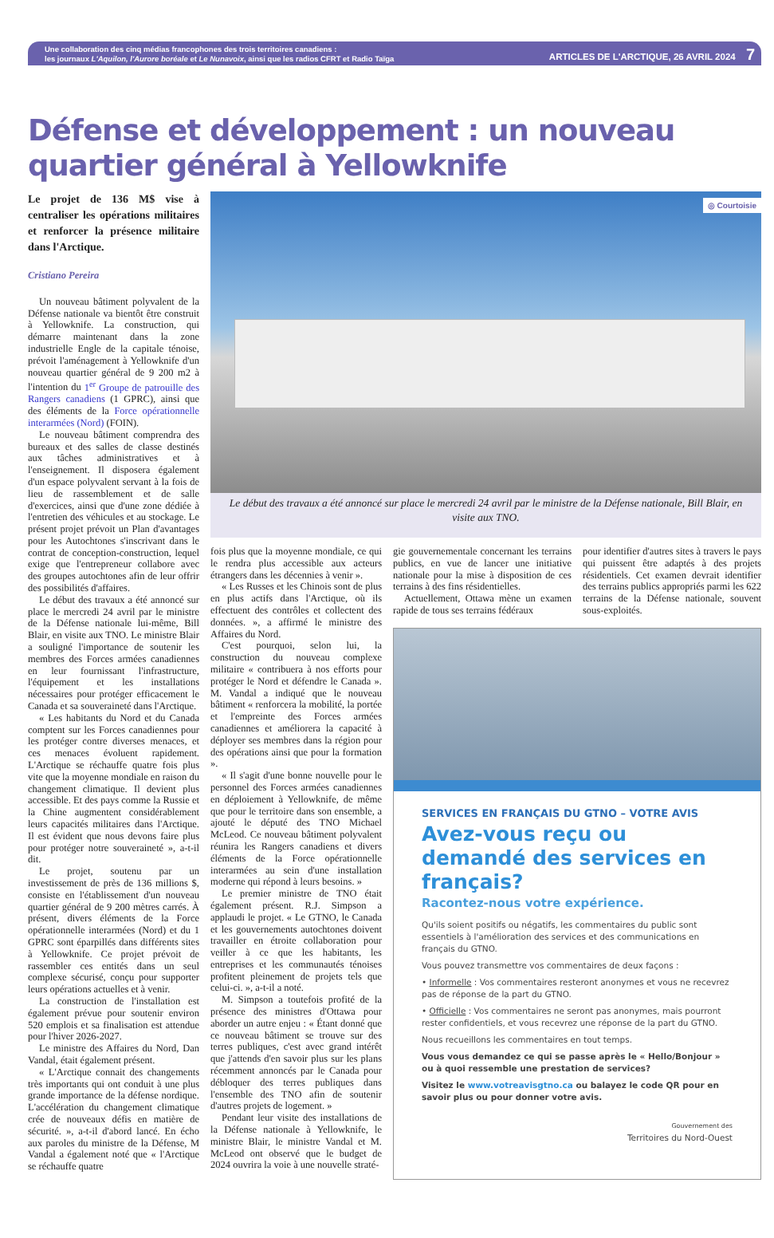Une collaboration des cinq médias francophones des trois territoires canadiens :
les journaux L'Aquilon, l'Aurore boréale et Le Nunavoix, ainsi que les radios CFRT et Radio Taïga
ARTICLES DE L'ARCTIQUE, 26 AVRIL 2024 7
Défense et développement : un nouveau quartier général à Yellowknife
Le projet de 136 M$ vise à centraliser les opérations militaires et renforcer la présence militaire dans l'Arctique.
Cristiano Pereira
Un nouveau bâtiment polyvalent de la Défense nationale va bientôt être construit à Yellowknife. La construction, qui démarre maintenant dans la zone industrielle Engle de la capitale ténoise, prévoit l'aménagement à Yellowknife d'un nouveau quartier général de 9 200 m2 à l'intention du 1<sup>er</sup> Groupe de patrouille des Rangers canadiens (1 GPRC), ainsi que des éléments de la Force opérationnelle interarmées (Nord) (FOIN).
Le nouveau bâtiment comprendra des bureaux et des salles de classe destinés aux tâches administratives et à l'enseignement. Il disposera également d'un espace polyvalent servant à la fois de lieu de rassemblement et de salle d'exercices, ainsi que d'une zone dédiée à l'entretien des véhicules et au stockage. Le présent projet prévoit un Plan d'avantages pour les Autochtones s'inscrivant dans le contrat de conception-construction, lequel exige que l'entrepreneur collabore avec des groupes autochtones afin de leur offrir des possibilités d'affaires.
Le début des travaux a été annoncé sur place le mercredi 24 avril par le ministre de la Défense nationale lui-même, Bill Blair, en visite aux TNO. Le ministre Blair a souligné l'importance de soutenir les membres des Forces armées canadiennes en leur fournissant l'infrastructure, l'équipement et les installations nécessaires pour protéger efficacement le Canada et sa souveraineté dans l'Arctique.
« Les habitants du Nord et du Canada comptent sur les Forces canadiennes pour les protéger contre diverses menaces, et ces menaces évoluent rapidement. L'Arctique se réchauffe quatre fois plus vite que la moyenne mondiale en raison du changement climatique. Il devient plus accessible. Et des pays comme la Russie et la Chine augmentent considérablement leurs capacités militaires dans l'Arctique. Il est évident que nous devons faire plus pour protéger notre souveraineté », a-t-il dit.
Le projet, soutenu par un investissement de près de 136 millions $, consiste en l'établissement d'un nouveau quartier général de 9 200 mètres carrés. À présent, divers éléments de la Force opérationnelle interarmées (Nord) et du 1 GPRC sont éparpillés dans différents sites à Yellowknife. Ce projet prévoit de rassembler ces entités dans un seul complexe sécurisé, conçu pour supporter leurs opérations actuelles et à venir.
La construction de l'installation est également prévue pour soutenir environ 520 emplois et sa finalisation est attendue pour l'hiver 2026-2027.
Le ministre des Affaires du Nord, Dan Vandal, était également présent.
« L'Arctique connait des changements très importants qui ont conduit à une plus grande importance de la défense nordique. L'accélération du changement climatique crée de nouveaux défis en matière de sécurité. », a-t-il d'abord lancé. En écho aux paroles du ministre de la Défense, M Vandal a également noté que « l'Arctique se réchauffe quatre
◎ Courtoisie
Le début des travaux a été annoncé sur place le mercredi 24 avril par le ministre de la Défense nationale, Bill Blair, en visite aux TNO.
fois plus que la moyenne mondiale, ce qui le rendra plus accessible aux acteurs étrangers dans les décennies à venir ».
« Les Russes et les Chinois sont de plus en plus actifs dans l'Arctique, où ils effectuent des contrôles et collectent des données. », a affirmé le ministre des Affaires du Nord.
C'est pourquoi, selon lui, la construction du nouveau complexe militaire « contribuera à nos efforts pour protéger le Nord et défendre le Canada ». M. Vandal a indiqué que le nouveau bâtiment « renforcera la mobilité, la portée et l'empreinte des Forces armées canadiennes et améliorera la capacité à déployer ses membres dans la région pour des opérations ainsi que pour la formation ».
« Il s'agit d'une bonne nouvelle pour le personnel des Forces armées canadiennes en déploiement à Yellowknife, de même que pour le territoire dans son ensemble, a ajouté le député des TNO Michael McLeod. Ce nouveau bâtiment polyvalent réunira les Rangers canadiens et divers éléments de la Force opérationnelle interarmées au sein d'une installation moderne qui répond à leurs besoins. »
Le premier ministre de TNO était également présent. R.J. Simpson a applaudi le projet. « Le GTNO, le Canada et les gouvernements autochtones doivent travailler en étroite collaboration pour veiller à ce que les habitants, les entreprises et les communautés ténoises profitent pleinement de projets tels que celui-ci. », a-t-il a noté.
M. Simpson a toutefois profité de la présence des ministres d'Ottawa pour aborder un autre enjeu : « Étant donné que ce nouveau bâtiment se trouve sur des terres publiques, c'est avec grand intérêt que j'attends d'en savoir plus sur les plans récemment annoncés par le Canada pour débloquer des terres publiques dans l'ensemble des TNO afin de soutenir d'autres projets de logement. »
Pendant leur visite des installations de la Défense nationale à Yellowknife, le ministre Blair, le ministre Vandal et M. McLeod ont observé que le budget de 2024 ouvrira la voie à une nouvelle straté-
gie gouvernementale concernant les terrains publics, en vue de lancer une initiative nationale pour la mise à disposition de ces terrains à des fins résidentielles.
Actuellement, Ottawa mène un examen rapide de tous ses terrains fédéraux
pour identifier d'autres sites à travers le pays qui puissent être adaptés à des projets résidentiels. Cet examen devrait identifier des terrains publics appropriés parmi les 622 terrains de la Défense nationale, souvent sous-exploités.
SERVICES EN FRANÇAIS DU GTNO – VOTRE AVIS
Avez-vous reçu ou demandé des services en français?
Racontez-nous votre expérience.
Qu'ils soient positifs ou négatifs, les commentaires du public sont essentiels à l'amélioration des services et des communications en français du GTNO.
Vous pouvez transmettre vos commentaires de deux façons :
• Informelle : Vos commentaires resteront anonymes et vous ne recevrez pas de réponse de la part du GTNO.
• Officielle : Vos commentaires ne seront pas anonymes, mais pourront rester confidentiels, et vous recevrez une réponse de la part du GTNO.
Nous recueillons les commentaires en tout temps.
Vous vous demandez ce qui se passe après le « Hello/Bonjour » ou à quoi ressemble une prestation de services?
Visitez le www.votreavisgtno.ca ou balayez le code QR pour en savoir plus ou pour donner votre avis.
Gouvernement des
Territoires du Nord-Ouest